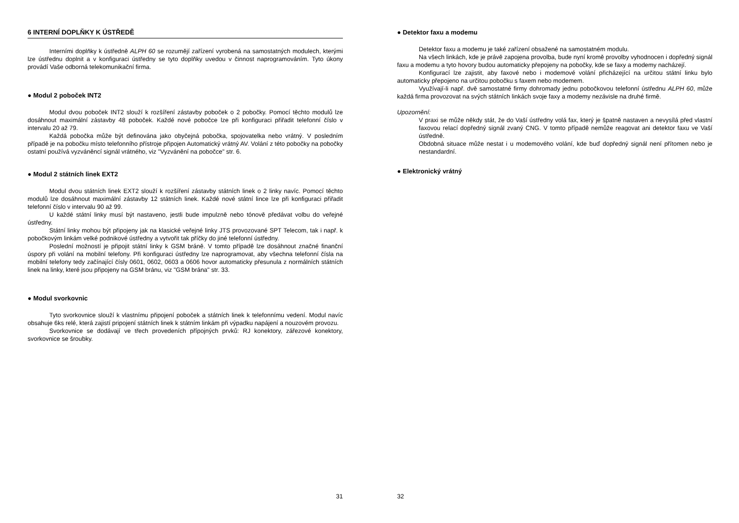6 INTERNÍ DOPLŇKY K ÚSTŘEDĚ
Interními doplňky k ústředně ALPH 60 se rozumějí zařízení vyrobená na samostatných modulech, kterými lze ústřednu doplnit a v konfiguraci ústředny se tyto doplňky uvedou v činnost naprogramováním. Tyto úkony provádí Vaše odborná telekomunikační firma.
● Modul 2 poboček INT2
Modul dvou poboček INT2 slouží k rozšíření zástavby poboček o 2 pobočky. Pomocí těchto modulů lze dosáhnout maximální zástavby 48 poboček. Každé nové pobočce lze při konfiguraci přiřadit telefonní číslo v intervalu 20 až 79.
Každá pobočka může být definována jako obyčejná pobočka, spojovatelka nebo vrátný. V posledním případě je na pobočku místo telefonního přístroje připojen Automatický vrátný AV. Volání z této pobočky na pobočky ostatní používá vyzváněncí signál vrátného, viz "Vyzvánění na pobočce" str. 6.
● Modul 2 státních linek EXT2
Modul dvou státních linek EXT2 slouží k rozšíření zástavby státních linek o 2 linky navíc. Pomocí těchto modulů lze dosáhnout maximální zástavby 12 státních linek. Každé nové státní lince lze při konfiguraci přiřadit telefonní číslo v intervalu 90 až 99.
U každé státní linky musí být nastaveno, jestli bude impulzně nebo tónově předávat volbu do veřejné ústředny.
Státní linky mohou být připojeny jak na klasické veřejné linky JTS provozované SPT Telecom, tak i např. k pobočkovým linkám velké podnikové ústředny a vytvořit tak příčky do jiné telefonní ústředny.
Poslední možností je připojit státní linky k GSM bráně. V tomto případě lze dosáhnout značné finanční úspory při volání na mobilní telefony. Při konfiguraci ústředny lze naprogramovat, aby všechna telefonní čísla na mobilní telefony tedy začínající čísly 0601, 0602, 0603 a 0606 hovor automaticky přesunula z normálních státních linek na linky, které jsou připojeny na GSM bránu, viz "GSM brána" str. 33.
● Modul svorkovnic
Tyto svorkovnice slouží k vlastnímu připojení poboček a státních linek k telefonnímu vedení. Modul navíc obsahuje 6ks relé, která zajistí pripojení státních linek k státním linkám při výpadku napájení a nouzovém provozu.
Svorkovnice se dodávají ve třech provedeních přípojných prvků: RJ konektory, zářezové konektory, svorkovnice se šroubky.
31
● Detektor faxu a modemu
Detektor faxu a modemu je také zařízení obsažené na samostatném modulu.
Na všech linkách, kde je právě zapojena provolba, bude nyní kromě provolby vyhodnocen i dopředný signál faxu a modemu a tyto hovory budou automaticky přepojeny na pobočky, kde se faxy a modemy nacházejí.
Konfigurací lze zajistit, aby faxové nebo i modemové volání přicházející na určitou státní linku bylo automaticky přepojeno na určitou pobočku s faxem nebo modemem.
Využívají-li např. dvě samostatné firmy dohromady jednu pobočkovou telefonní ústřednu ALPH 60, může každá firma provozovat na svých státních linkách svoje faxy a modemy nezávisle na druhé firmě.
Upozornění:
V praxi se může někdy stát, že do Vaší ústředny volá fax, který je špatně nastaven a nevysílá před vlastní faxovou relací dopředný signál zvaný CNG. V tomto případě nemůže reagovat ani detektor faxu ve Vaší ústředně.
Obdobná situace může nestat i u modemového volání, kde buď dopředný signál není přítomen nebo je nestandardní.
● Elektronický vrátný
32